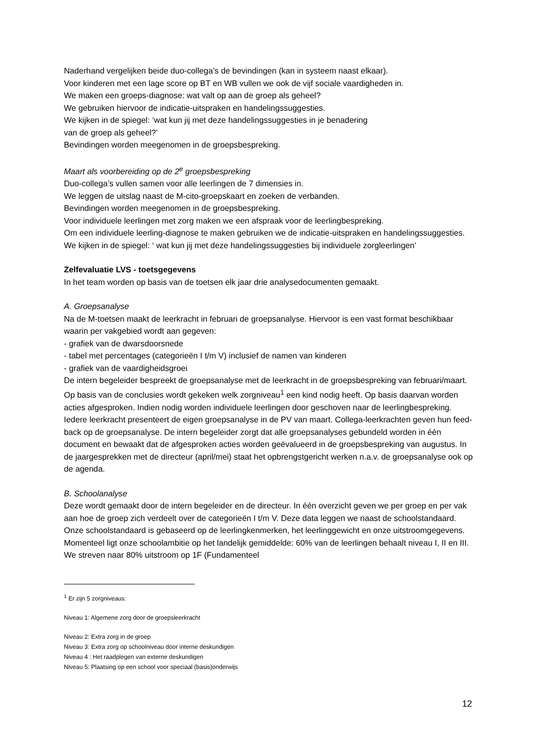Naderhand vergelijken beide duo-collega’s de bevindingen (kan in systeem naast elkaar).
Voor kinderen met een lage score op BT en WB vullen we ook de vijf sociale vaardigheden in.
We maken een groeps-diagnose: wat valt op aan de groep als geheel?
We gebruiken hiervoor de indicatie-uitspraken en handelingssuggesties.
We kijken in de spiegel: ‘wat kun jij met deze handelingssuggesties in je benadering
van de groep als geheel?’
Bevindingen worden meegenomen in de groepsbespreking.
Maart als voorbereiding op de 2<sup>e</sup> groepsbespreking
Duo-collega’s vullen samen voor alle leerlingen de 7 dimensies in.
We leggen de uitslag naast de M-cito-groepskaart en zoeken de verbanden.
Bevindingen worden meegenomen in de groepsbespreking.
Voor individuele leerlingen met zorg maken we een afspraak voor de leerlingbespreking.
Om een individuele leerling-diagnose te maken gebruiken we de indicatie-uitspraken en handelingssuggesties.
We kijken in de spiegel: ‘ wat kun jij met deze handelingssuggesties bij individuele zorgleerlingen’
Zelfevaluatie LVS - toetsgegevens
In het team worden op basis van de toetsen elk jaar drie analysedocumenten gemaakt.
A. Groepsanalyse
Na de M-toetsen maakt de leerkracht in februari de groepsanalyse. Hiervoor is een vast format beschikbaar waarin per vakgebied wordt aan gegeven:
- grafiek van de dwarsdoorsnede
- tabel met percentages (categorieën I t/m V) inclusief de namen van kinderen
- grafiek van de vaardigheidsgroei
De intern begeleider bespreekt de groepsanalyse met de leerkracht in de groepsbespreking van februari/maart. Op basis van de conclusies wordt gekeken welk zorgniveau<sup>1</sup> een kind nodig heeft. Op basis daarvan worden acties afgesproken. Indien nodig worden individuele leerlingen door geschoven naar de leerlingbespreking. Iedere leerkracht presenteert de eigen groepsanalyse in de PV van maart. Collega-leerkrachten geven hun feed-back op de groepsanalyse. De intern begeleider zorgt dat alle groepsanalyses gebundeld worden in één document en bewaakt dat de afgesproken acties worden geëvalueerd in de groepsbespreking van augustus. In de jaargesprekken met de directeur (april/mei) staat het opbrengstgericht werken n.a.v. de groepsanalyse ook op de agenda.
B. Schoolanalyse
Deze wordt gemaakt door de intern begeleider en de directeur. In één overzicht geven we per groep en per vak aan hoe de groep zich verdeelt over de categorieën I t/m V. Deze data leggen we naast de schoolstandaard. Onze schoolstandaard is gebaseerd op de leerlingkenmerken, het leerlinggewicht en onze uitstroomgegevens. Momenteel ligt onze schoolambitie op het landelijk gemiddelde: 60% van de leerlingen behaalt niveau I, II en III. We streven naar 80% uitstroom op 1F (Fundamenteel
<sup>1</sup> Er zijn 5 zorgniveaus:
Niveau 1: Algemene zorg door de groepsleerkracht
Niveau 2: Extra zorg in de groep
Niveau 3: Extra zorg op schoolniveau door interne deskundigen
Niveau 4 : Het raadplegen van externe deskundigen
Niveau 5: Plaatsing op een school voor speciaal (basis)onderwijs
12